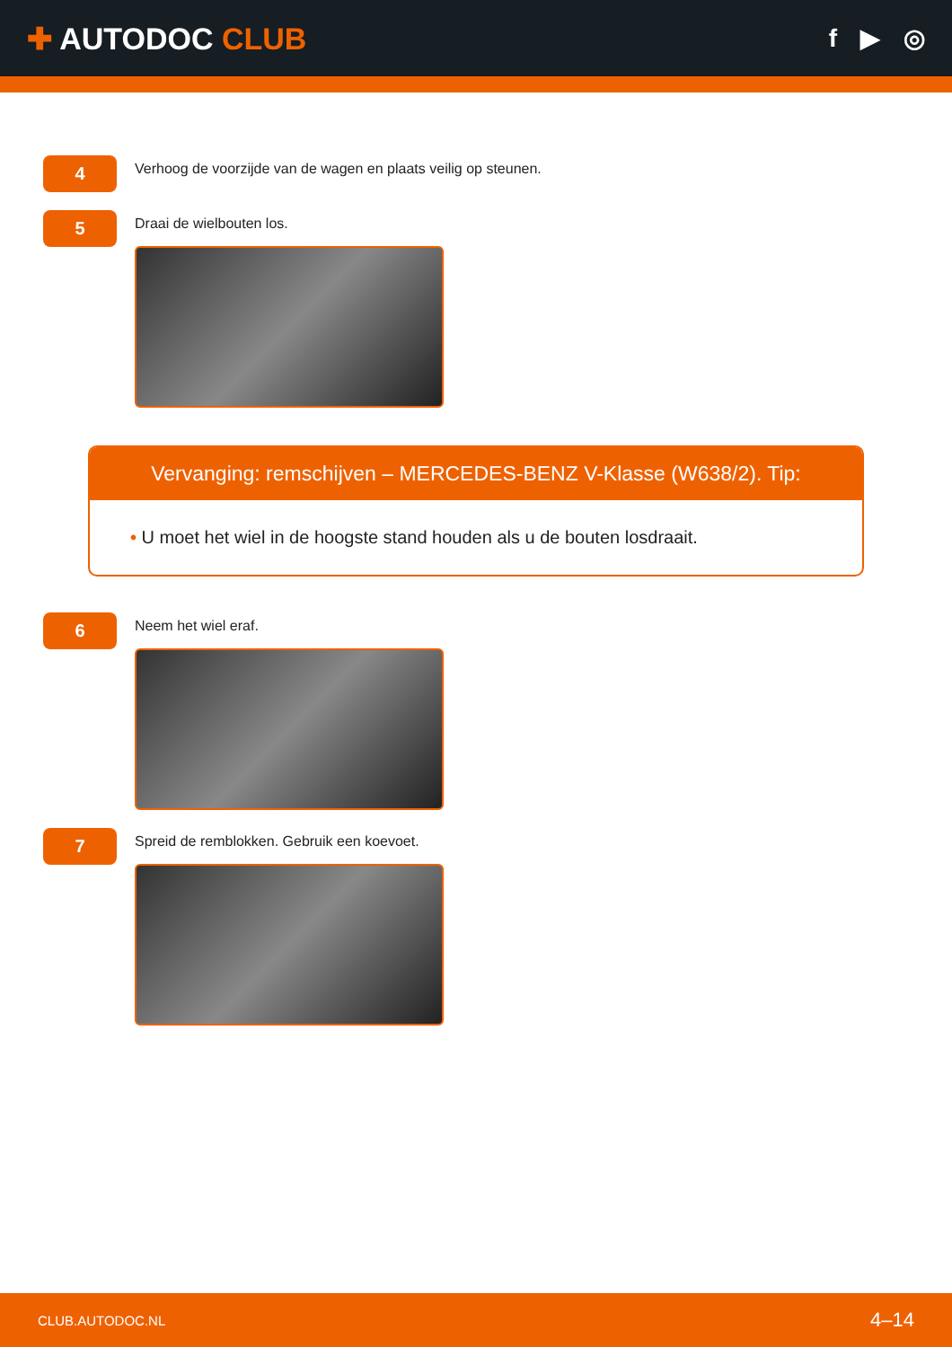✚ AUTODOC CLUB
f ▶ ◎
4
Verhoog de voorzijde van de wagen en plaats veilig op steunen.
5
Draai de wielbouten los.
Vervanging: remschijven – MERCEDES-BENZ V-Klasse (W638/2). Tip:
• U moet het wiel in de hoogste stand houden als u de bouten losdraait.
6
Neem het wiel eraf.
7
Spreid de remblokken. Gebruik een koevoet.
CLUB.AUTODOC.NL 4–14